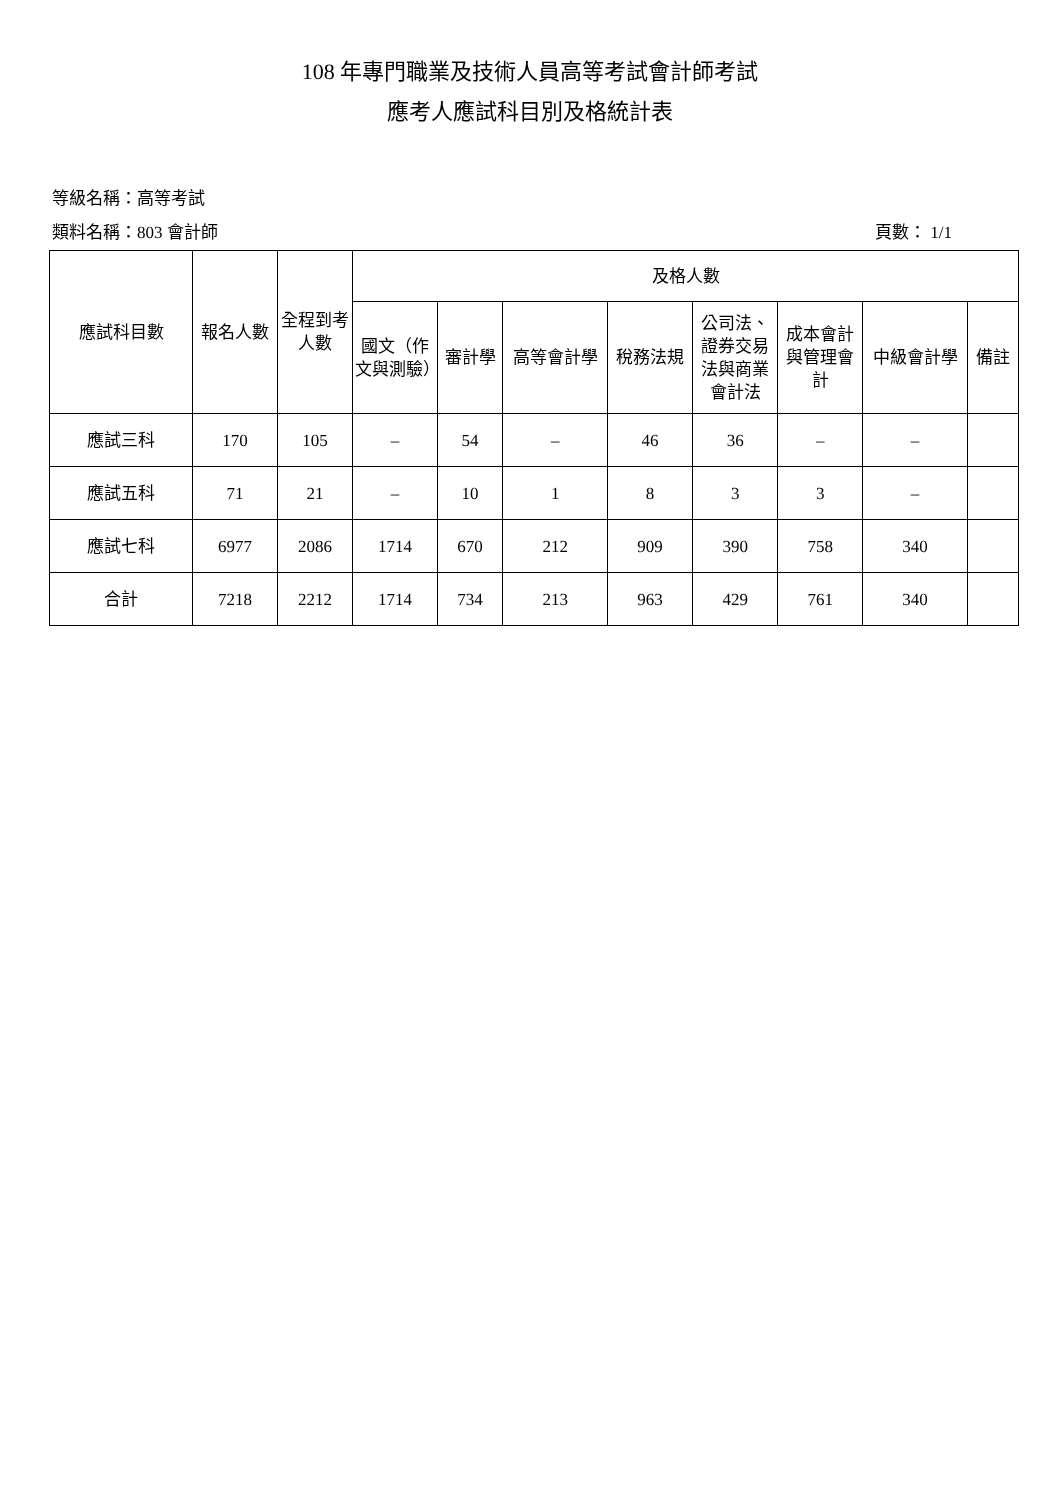108 年專門職業及技術人員高等考試會計師考試
應考人應試科目別及格統計表
等級名稱：高等考試
類料名稱：803 會計師 頁數： 1/1
| 應試科目數 | 報名人數 | 全程到考人數 | 及格人數 | | | | | | | |
| --- | --- | --- | --- | --- | --- | --- | --- | --- | --- | --- |
| | | | 國文（作文與測驗） | 審計學 | 高等會計學 | 稅務法規 | 公司法、證券交易法與商業會計法 | 成本會計與管理會計 | 中級會計學 | 備註 |
| 應試三科 | 170 | 105 | – | 54 | – | 46 | 36 | – | – | |
| 應試五科 | 71 | 21 | – | 10 | 1 | 8 | 3 | 3 | – | |
| 應試七科 | 6977 | 2086 | 1714 | 670 | 212 | 909 | 390 | 758 | 340 | |
| 合計 | 7218 | 2212 | 1714 | 734 | 213 | 963 | 429 | 761 | 340 | |